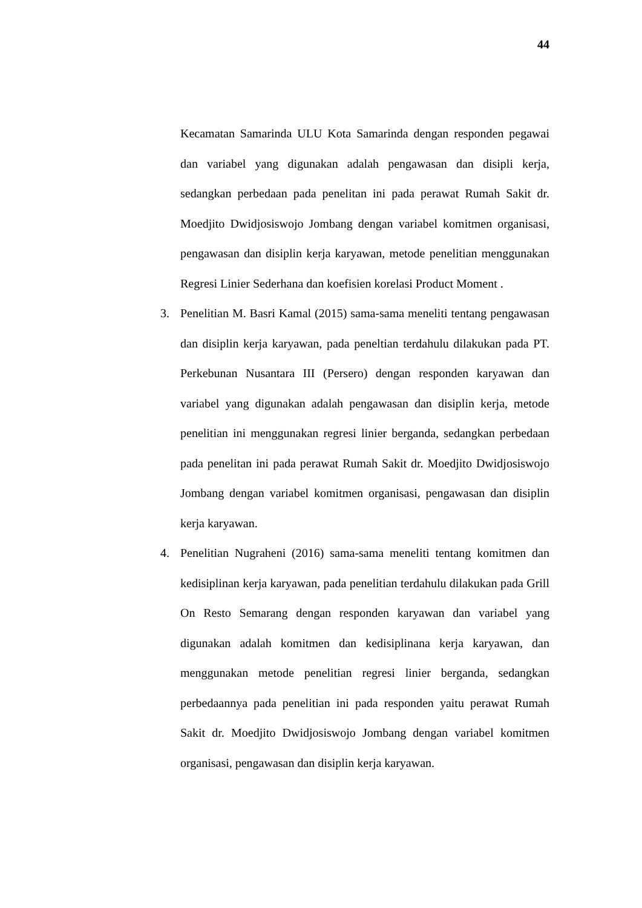44
Kecamatan Samarinda ULU Kota Samarinda dengan responden pegawai dan variabel yang digunakan adalah pengawasan dan disipli kerja, sedangkan perbedaan pada penelitan ini pada perawat Rumah Sakit dr. Moedjito Dwidjosiswojo Jombang dengan variabel komitmen organisasi, pengawasan dan disiplin kerja karyawan, metode penelitian menggunakan Regresi Linier Sederhana dan koefisien korelasi Product Moment .
3. Penelitian M. Basri Kamal (2015) sama-sama meneliti tentang pengawasan dan disiplin kerja karyawan, pada peneltian terdahulu dilakukan pada PT. Perkebunan Nusantara III (Persero) dengan responden karyawan dan variabel yang digunakan adalah pengawasan dan disiplin kerja, metode penelitian ini menggunakan regresi linier berganda, sedangkan perbedaan pada penelitan ini pada perawat Rumah Sakit dr. Moedjito Dwidjosiswojo Jombang dengan variabel komitmen organisasi, pengawasan dan disiplin kerja karyawan.
4. Penelitian Nugraheni (2016) sama-sama meneliti tentang komitmen dan kedisiplinan kerja karyawan, pada penelitian terdahulu dilakukan pada Grill On Resto Semarang dengan responden karyawan dan variabel yang digunakan adalah komitmen dan kedisiplinana kerja karyawan, dan menggunakan metode penelitian regresi linier berganda, sedangkan perbedaannya pada penelitian ini pada responden yaitu perawat Rumah Sakit dr. Moedjito Dwidjosiswojo Jombang dengan variabel komitmen organisasi, pengawasan dan disiplin kerja karyawan.